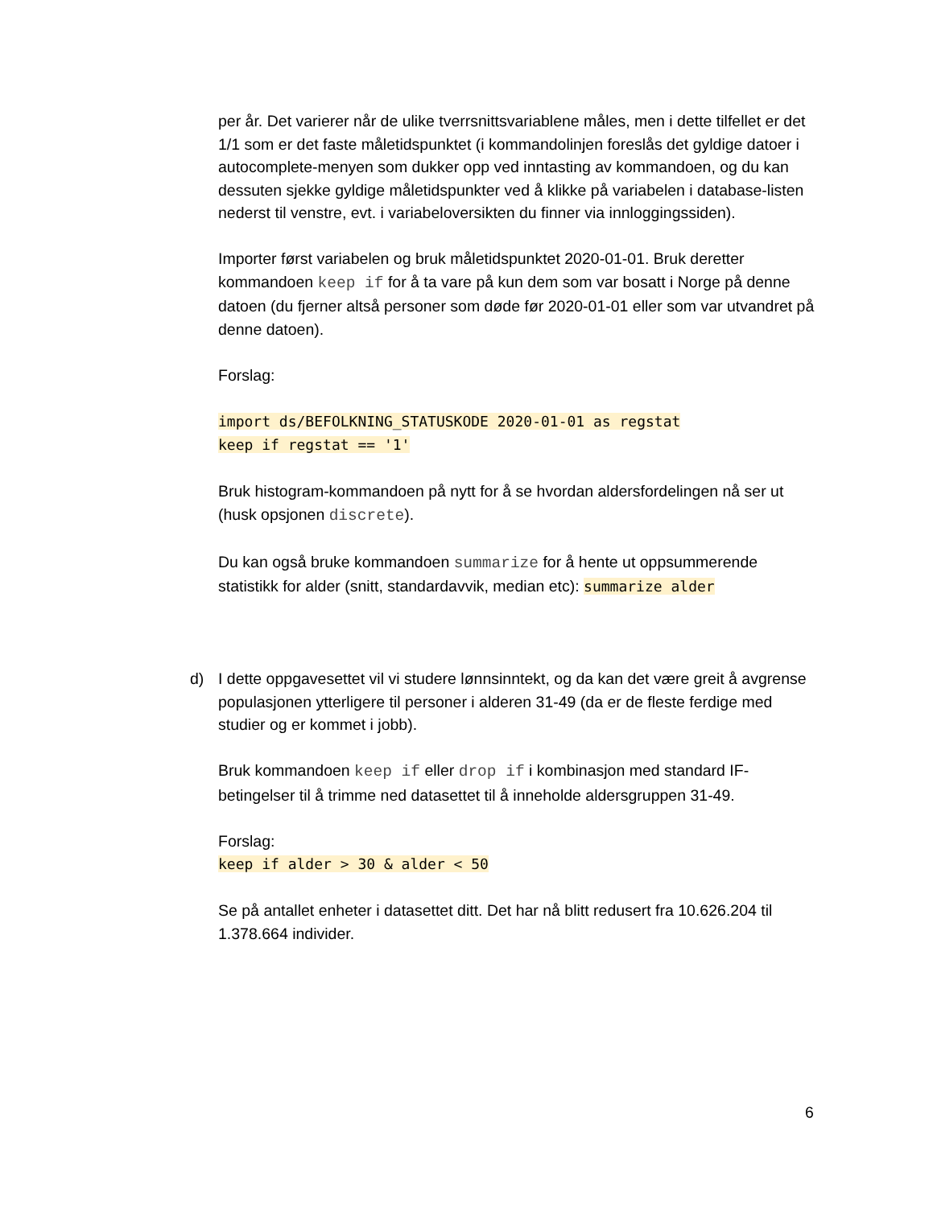per år. Det varierer når de ulike tverrsnittsvariablene måles, men i dette tilfellet er det 1/1 som er det faste måletidspunktet (i kommandolinjen foreslås det gyldige datoer i autocomplete-menyen som dukker opp ved inntasting av kommandoen, og du kan dessuten sjekke gyldige måletidspunkter ved å klikke på variabelen i database-listen nederst til venstre, evt. i variabeloversikten du finner via innloggingssiden).
Importer først variabelen og bruk måletidspunktet 2020-01-01. Bruk deretter kommandoen keep if for å ta vare på kun dem som var bosatt i Norge på denne datoen (du fjerner altså personer som døde før 2020-01-01 eller som var utvandret på denne datoen).
Forslag:
import ds/BEFOLKNING_STATUSKODE 2020-01-01 as regstat
keep if regstat == '1'
Bruk histogram-kommandoen på nytt for å se hvordan aldersfordelingen nå ser ut (husk opsjonen discrete).
Du kan også bruke kommandoen summarize for å hente ut oppsummerende statistikk for alder (snitt, standardavvik, median etc): summarize alder
d) I dette oppgavesettet vil vi studere lønnsinntekt, og da kan det være greit å avgrense populasjonen ytterligere til personer i alderen 31-49 (da er de fleste ferdige med studier og er kommet i jobb).
Bruk kommandoen keep if eller drop if i kombinasjon med standard IF-betingelser til å trimme ned datasettet til å inneholde aldersgruppen 31-49.
Forslag:
keep if alder > 30 & alder < 50
Se på antallet enheter i datasettet ditt. Det har nå blitt redusert fra 10.626.204 til 1.378.664 individer.
6